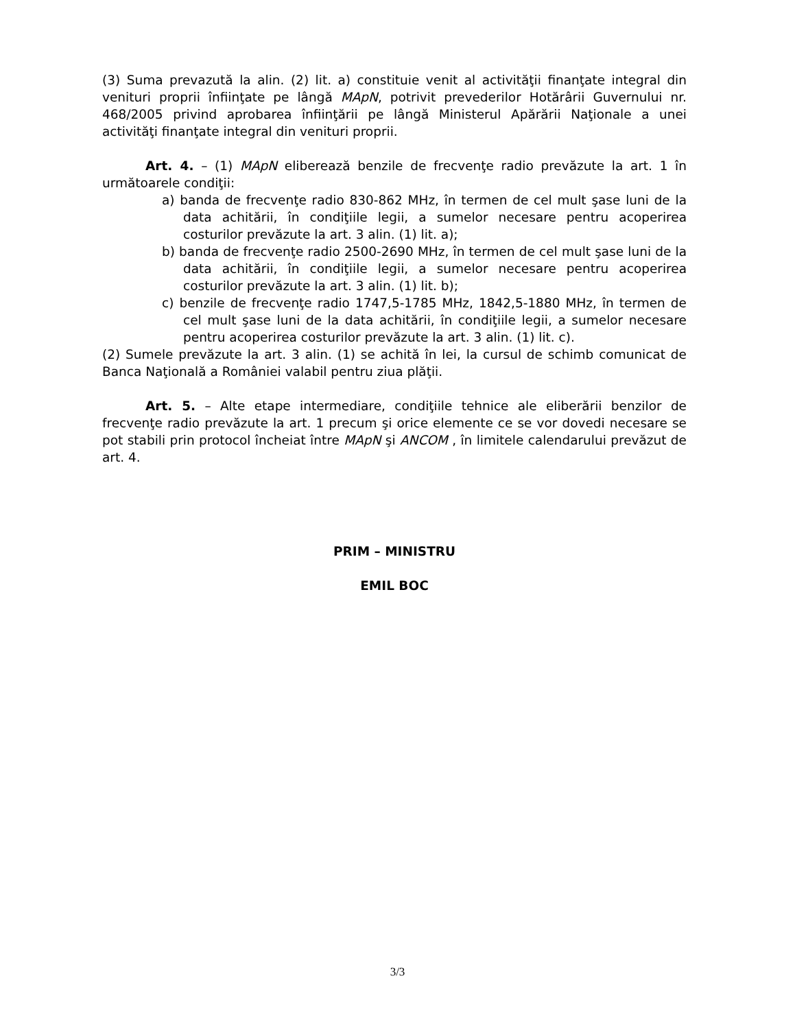(3) Suma prevazută la alin. (2) lit. a) constituie venit al activităţii finanţate integral din venituri proprii înfiinţate pe lângă MApN, potrivit prevederilor Hotărârii Guvernului nr. 468/2005 privind aprobarea înfiinţării pe lângă Ministerul Apărării Naţionale a unei activităţi finanţate integral din venituri proprii.
Art. 4. – (1) MApN eliberează benzile de frecvenţe radio prevăzute la art. 1 în următoarele condiţii:
a) banda de frecvenţe radio 830-862 MHz, în termen de cel mult şase luni de la data achitării, în condiţiile legii, a sumelor necesare pentru acoperirea costurilor prevăzute la art. 3 alin. (1) lit. a);
b) banda de frecvenţe radio 2500-2690 MHz, în termen de cel mult şase luni de la data achitării, în condiţiile legii, a sumelor necesare pentru acoperirea costurilor prevăzute la art. 3 alin. (1) lit. b);
c) benzile de frecvenţe radio 1747,5-1785 MHz, 1842,5-1880 MHz, în termen de cel mult şase luni de la data achitării, în condiţiile legii, a sumelor necesare pentru acoperirea costurilor prevăzute la art. 3 alin. (1) lit. c).
(2) Sumele prevăzute la art. 3 alin. (1) se achită în lei, la cursul de schimb comunicat de Banca Naţională a României valabil pentru ziua plăţii.
Art. 5. – Alte etape intermediare, condiţiile tehnice ale eliberării benzilor de frecvenţe radio prevăzute la art. 1 precum şi orice elemente ce se vor dovedi necesare se pot stabili prin protocol încheiat între MApN şi ANCOM , în limitele calendarului prevăzut de art. 4.
PRIM – MINISTRU
EMIL BOC
3/3